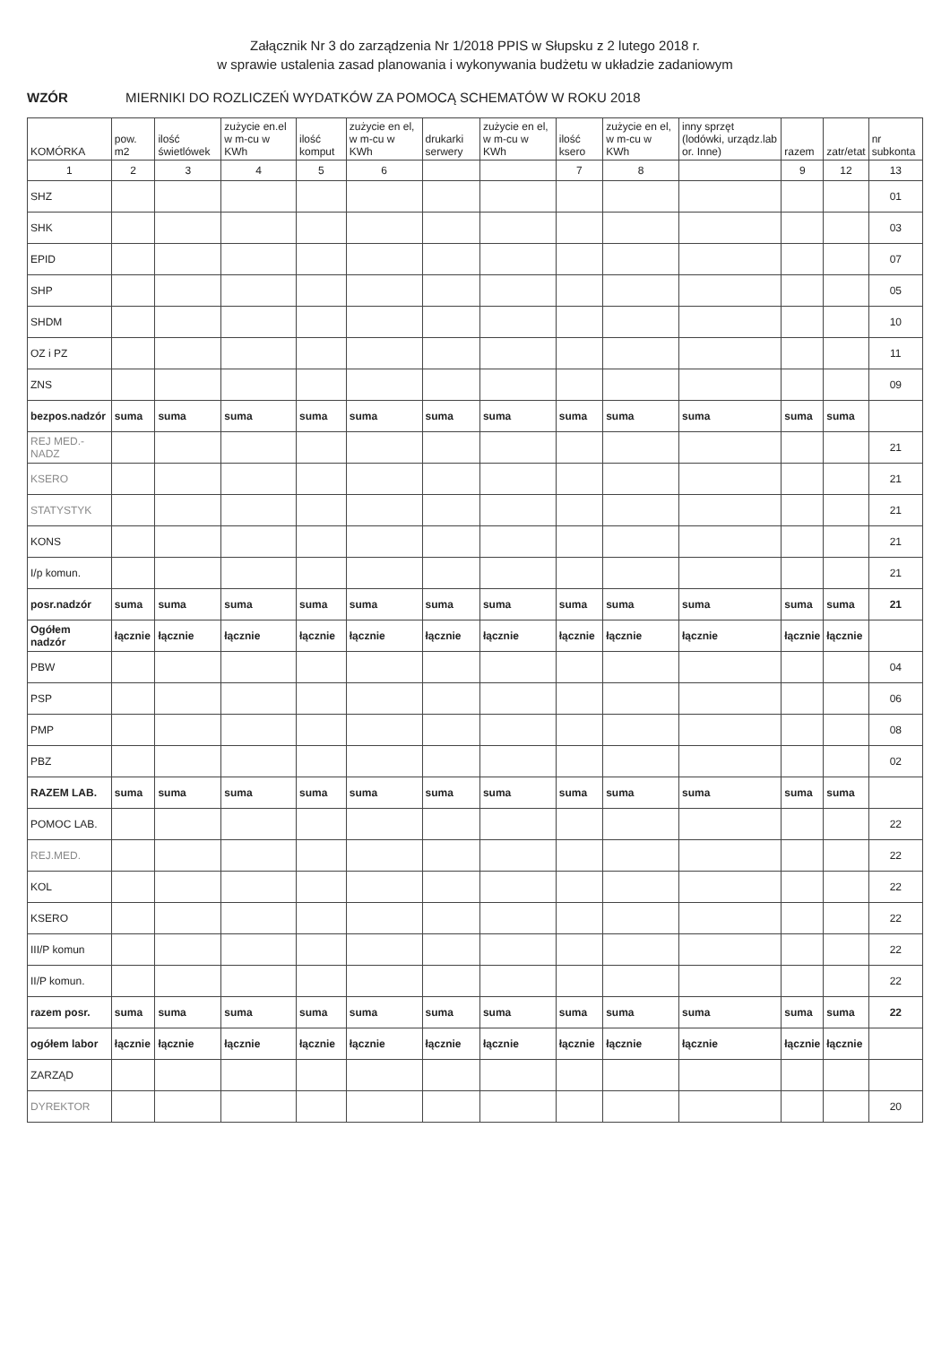Załącznik Nr 3 do zarządzenia Nr 1/2018 PPIS w Słupsku z 2 lutego 2018 r.
w sprawie ustalenia zasad planowania i wykonywania budżetu w układzie zadaniowym
WZÓR MIERNIKI DO ROZLICZEŃ WYDATKÓW ZA POMOCĄ SCHEMATÓW W ROKU 2018
| KOMÓRKA | pow. m2 | ilość świetlówek | zużycie en.el w m-cu w KWh | ilość komput | zużycie en el, w m-cu w KWh | drukarki serwery | zużycie en el, w m-cu w KWh | ilość ksero | zużycie en el, w m-cu w KWh | inny sprzęt (lodówki, urządz.lab or. Inne) | razem | zatr/etat | nr subkonta |
| --- | --- | --- | --- | --- | --- | --- | --- | --- | --- | --- | --- | --- | --- |
| 1 | 2 | 3 | 4 | 5 | 6 | | | 7 | 8 | | 9 | 12 | 13 |
| SHZ | | | | | | | | | | | | | 01 |
| SHK | | | | | | | | | | | | | 03 |
| EPID | | | | | | | | | | | | | 07 |
| SHP | | | | | | | | | | | | | 05 |
| SHDM | | | | | | | | | | | | | 10 |
| OZ i PZ | | | | | | | | | | | | | 11 |
| ZNS | | | | | | | | | | | | | 09 |
| bezpos.nadzór | suma | suma | suma | suma | suma | suma | suma | suma | suma | suma | suma | suma | |
| REJ MED.-NADZ | | | | | | | | | | | | | 21 |
| KSERO | | | | | | | | | | | | | 21 |
| STATYSTYK | | | | | | | | | | | | | 21 |
| KONS | | | | | | | | | | | | | 21 |
| I/p komun. | | | | | | | | | | | | | 21 |
| posr.nadzór | suma | suma | suma | suma | suma | suma | suma | suma | suma | suma | suma | suma | 21 |
| Ogółem nadzór | łącznie | łącznie | łącznie | łącznie | łącznie | łącznie | łącznie | łącznie | łącznie | łącznie | łącznie | łącznie | |
| PBW | | | | | | | | | | | | | 04 |
| PSP | | | | | | | | | | | | | 06 |
| PMP | | | | | | | | | | | | | 08 |
| PBZ | | | | | | | | | | | | | 02 |
| RAZEM LAB. | suma | suma | suma | suma | suma | suma | suma | suma | suma | suma | suma | suma | |
| POMOC LAB. | | | | | | | | | | | | | 22 |
| REJ.MED. | | | | | | | | | | | | | 22 |
| KOL | | | | | | | | | | | | | 22 |
| KSERO | | | | | | | | | | | | | 22 |
| III/P komun | | | | | | | | | | | | | 22 |
| II/P komun. | | | | | | | | | | | | | 22 |
| razem posr. | suma | suma | suma | suma | suma | suma | suma | suma | suma | suma | suma | suma | 22 |
| ogółem labor | łącznie | łącznie | łącznie | łącznie | łącznie | łącznie | łącznie | łącznie | łącznie | łącznie | łącznie | łącznie | |
| ZARZĄD | | | | | | | | | | | | | |
| DYREKTOR | | | | | | | | | | | | | 20 |